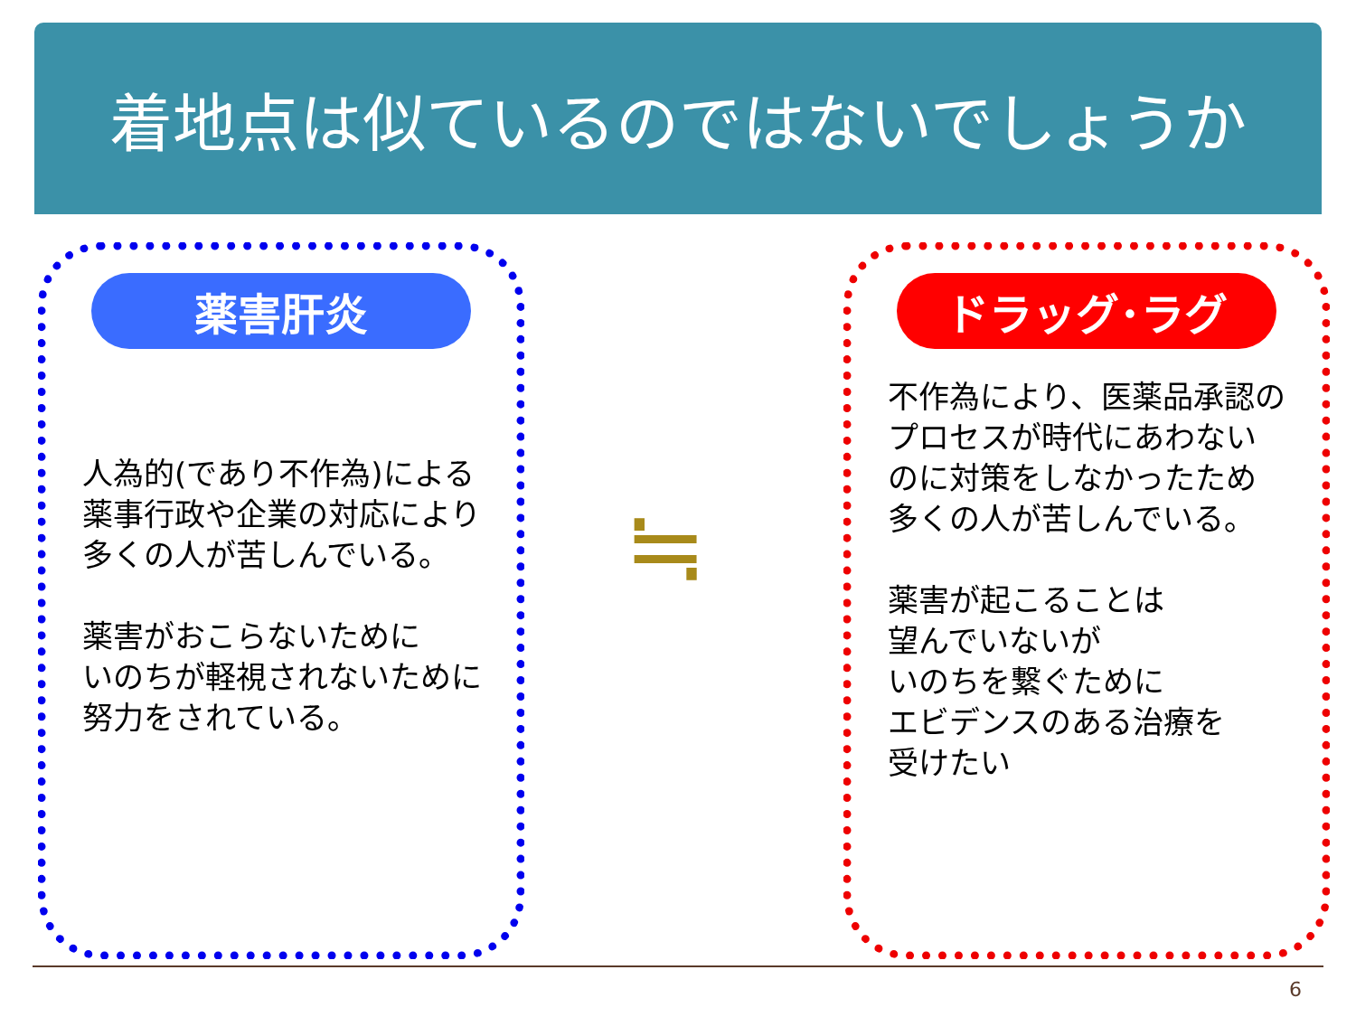着地点は似ているのではないでしょうか
薬害肝炎
人為的(であり不作為)による
薬事行政や企業の対応により
多くの人が苦しんでいる。
薬害がおこらないために
いのちが軽視されないために
努力をされている。
≒
ドラッグ･ラグ
不作為により、医薬品承認の
プロセスが時代にあわない
のに対策をしなかったため
多くの人が苦しんでいる。
薬害が起こることは
望んでいないが
いのちを繋ぐために
エビデンスのある治療を
受けたい
6